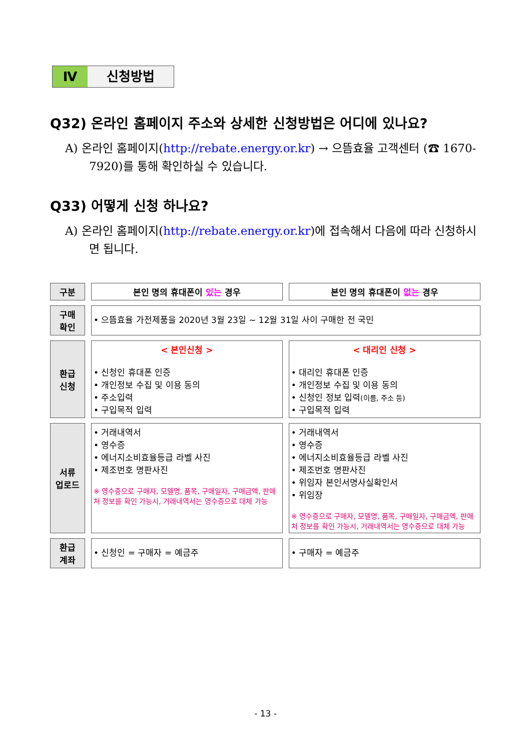Ⅳ 신청방법
Q32) 온라인 홈페이지 주소와 상세한 신청방법은 어디에 있나요?
A) 온라인 홈페이지(http://rebate.energy.or.kr) → 으뜸효율 고객센터 (☎ 1670-7920)를 통해 확인하실 수 있습니다.
Q33) 어떻게 신청 하나요?
A) 온라인 홈페이지(http://rebate.energy.or.kr)에 접속해서 다음에 따라 신청하시면 됩니다.
| 구분 | 본인 명의 휴대폰이 있는 경우 | 본인 명의 휴대폰이 없는 경우 |
| 구매 확인 | • 으뜸효율 가전제품을 2020년 3월 23일 ~ 12월 31일 사이 구매한 전 국민 | |
| 환급 신청 | < 본인신청 > • 신청인 휴대폰 인증 • 개인정보 수집 및 이용 동의 • 주소입력 • 구입목적 입력 | < 대리인 신청 > • 대리인 휴대폰 인증 • 개인정보 수집 및 이용 동의 • 신청인 정보 입력 (이름, 주소 등) • 구입목적 입력 |
| 서류 업로드 | • 거래내역서 • 영수증 • 에너지소비효율등급 라벨 사진 • 제조번호 명판사진 ※ 영수증으로 구매자, 모델명, 품목, 구매일자, 구매금액, 판매처 정보를 확인 가능시, 거래내역서는 영수증으로 대체 가능 | • 거래내역서 • 영수증 • 에너지소비효율등급 라벨 사진 • 제조번호 명판사진 • 위임자 본인서명사실확인서 • 위임장 ※ 영수증으로 구매자, 모델명, 품목, 구매일자, 구매금액, 판매처 정보를 확인 가능시, 거래내역서는 영수증으로 대체 가능 |
| 환급 계좌 | • 신청인 = 구매자 = 예금주 | • 구매자 = 예금주 |
- 13 -